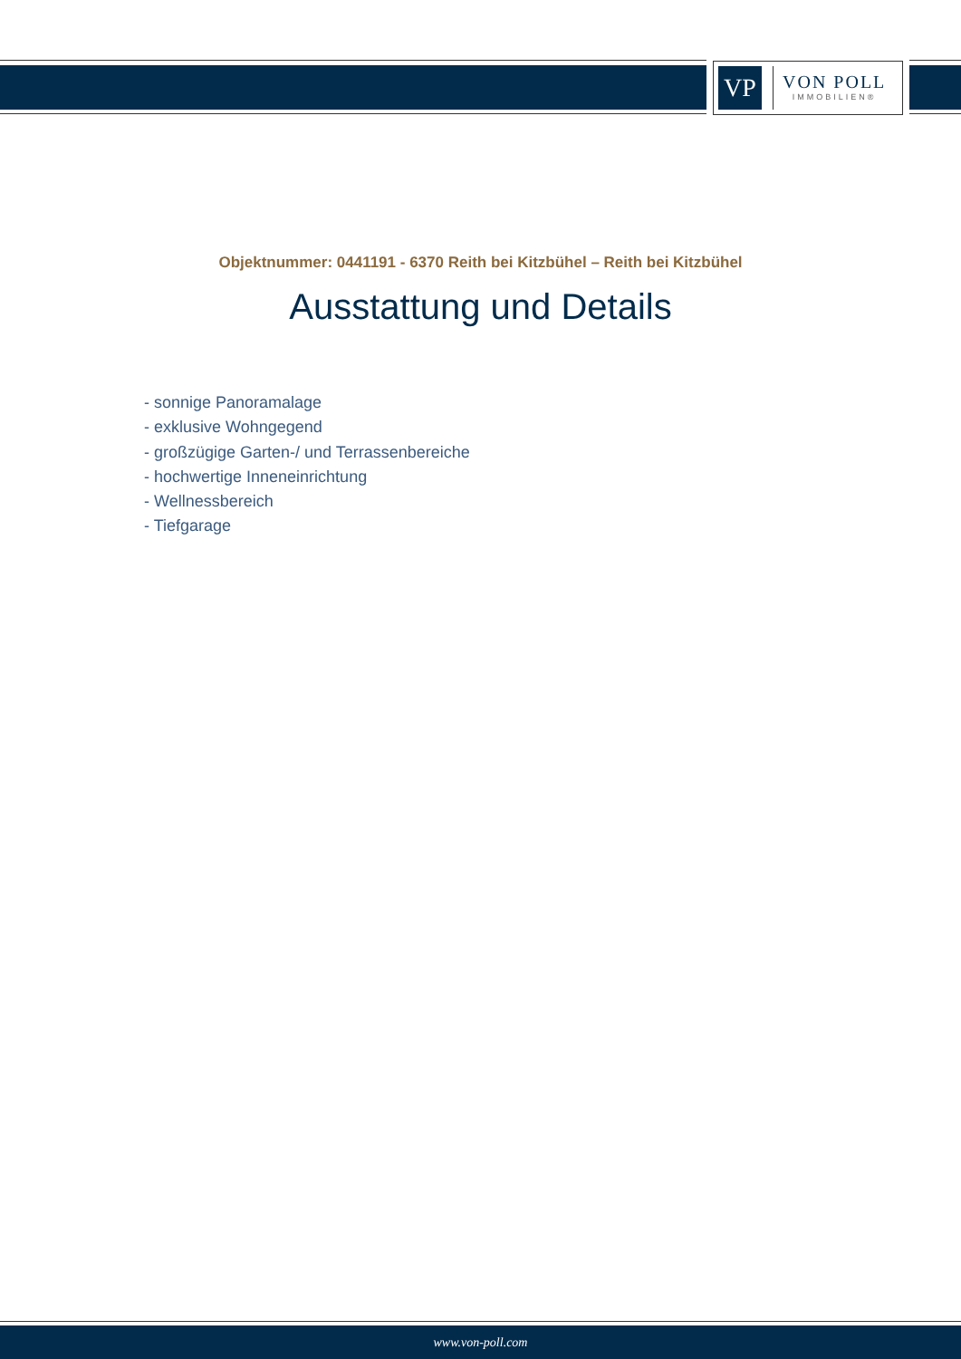VP
VON POLL
IMMOBILIEN®
Objektnummer: 0441191 - 6370 Reith bei Kitzbühel – Reith bei Kitzbühel
Ausstattung und Details
- sonnige Panoramalage
- exklusive Wohngegend
- großzügige Garten-/ und Terrassenbereiche
- hochwertige Inneneinrichtung
- Wellnessbereich
- Tiefgarage
www.von-poll.com